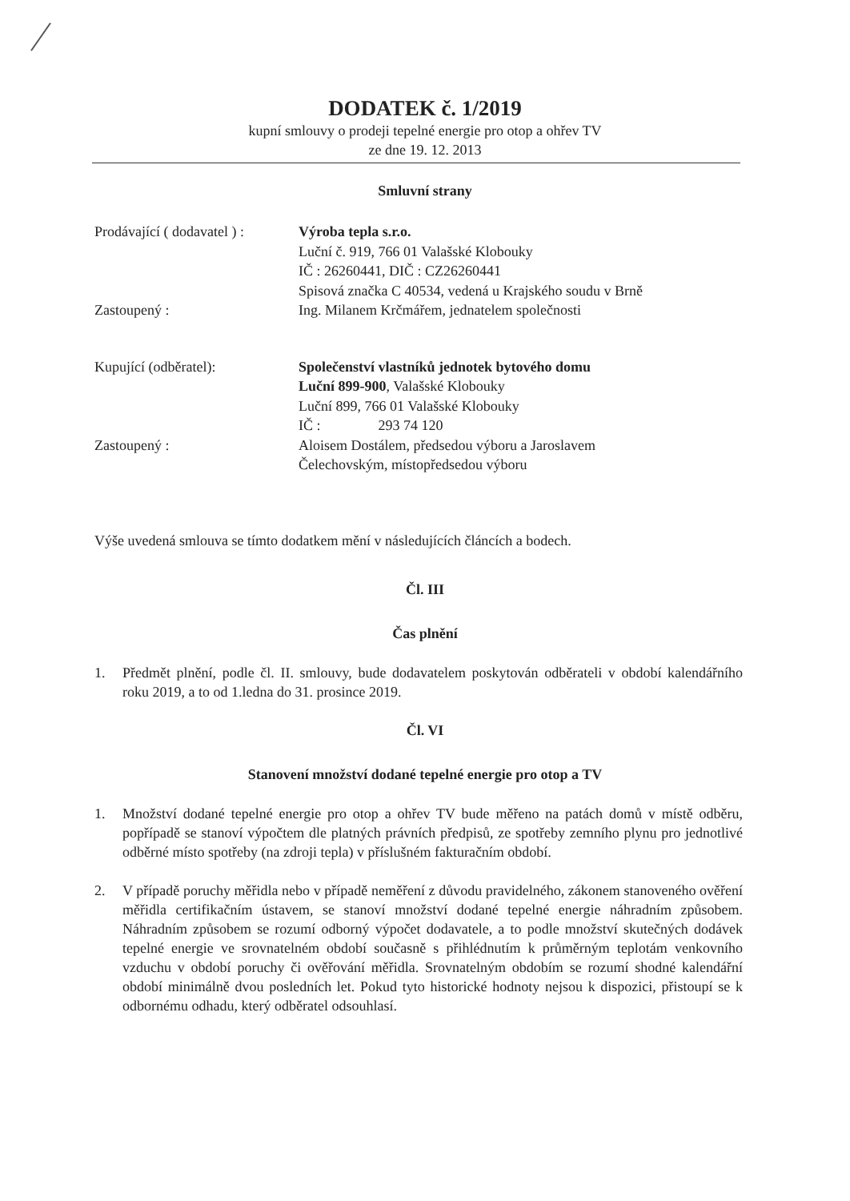DODATEK č. 1/2019
kupní smlouvy o prodeji tepelné energie pro otop a ohřev TV
ze dne 19. 12. 2013
Smluvní strany
Prodávající ( dodavatel ) :
Výroba tepla s.r.o.
Luční č. 919, 766 01 Valašské Klobouky
IČ : 26260441, DIČ : CZ26260441
Spisová značka C 40534, vedená u Krajského soudu v Brně
Zastoupený : Ing. Milanem Krčmářem, jednatelem společnosti
Kupující (odběratel): Společenství vlastníků jednotek bytového domu
Luční 899-900, Valašské Klobouky
Luční 899, 766 01 Valašské Klobouky
IČ : 293 74 120
Zastoupený : Aloisem Dostálem, předsedou výboru a Jaroslavem
Čelechovským, místopředsedou výboru
Výše uvedená smlouva se tímto dodatkem mění v následujících článcích a bodech.
Čl. III
Čas plnění
1. Předmět plnění, podle čl. II. smlouvy, bude dodavatelem poskytován odběrateli v období kalendářního roku 2019, a to od 1.ledna do 31. prosince 2019.
Čl. VI
Stanovení množství dodané tepelné energie pro otop a TV
1. Množství dodané tepelné energie pro otop a ohřev TV bude měřeno na patách domů v místě odběru, popřípadě se stanoví výpočtem dle platných právních předpisů, ze spotřeby zemního plynu pro jednotlivé odběrné místo spotřeby (na zdroji tepla) v příslušném fakturačním období.
2. V případě poruchy měřidla nebo v případě neměření z důvodu pravidelného, zákonem stanoveného ověření měřidla certifikačním ústavem, se stanoví množství dodané tepelné energie náhradním způsobem. Náhradním způsobem se rozumí odborný výpočet dodavatele, a to podle množství skutečných dodávek tepelné energie ve srovnatelném období současně s přihlédnutím k průměrným teplotám venkovního vzduchu v období poruchy či ověřování měřidla. Srovnatelným obdobím se rozumí shodné kalendářní období minimálně dvou posledních let. Pokud tyto historické hodnoty nejsou k dispozici, přistoupí se k odbornému odhadu, který odběratel odsouhlasí.